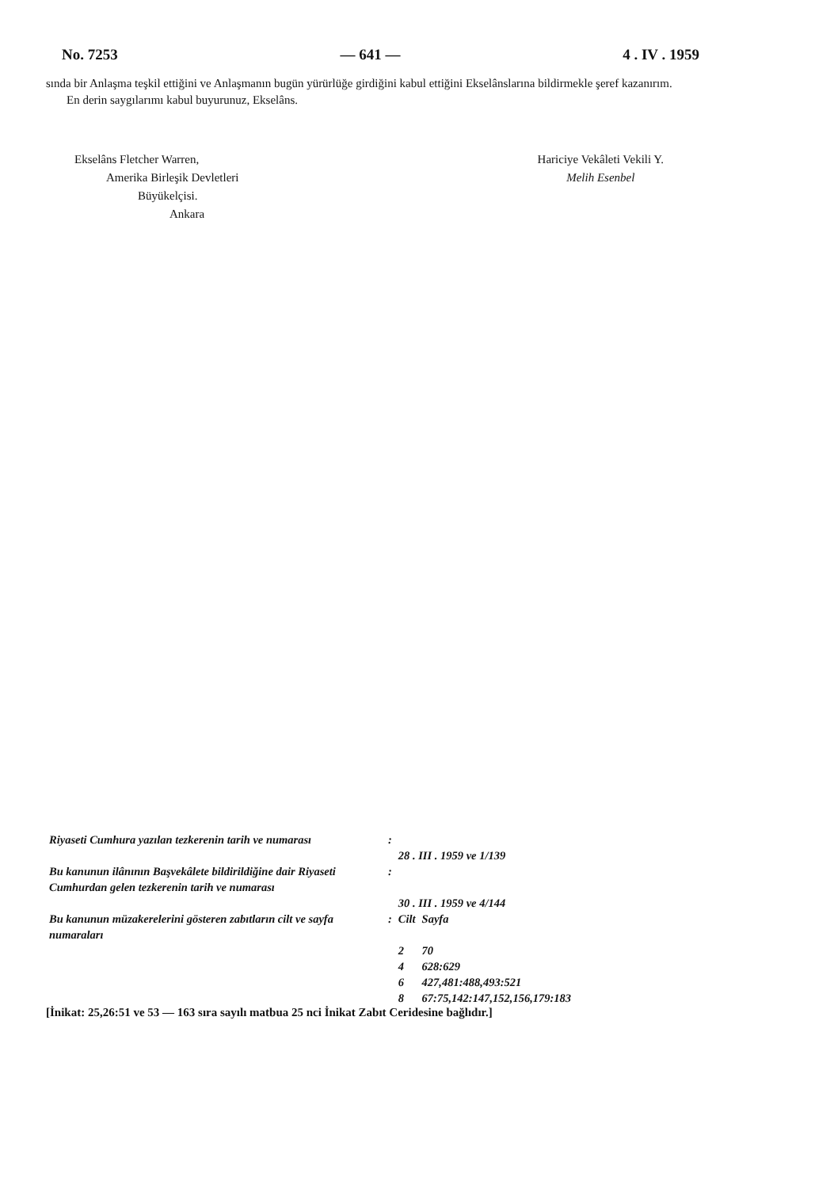No. 7253 — 641 — 4 . IV . 1959
sında bir Anlaşma teşkil ettiğini ve Anlaşmanın bugün yürürlüğe girdiğini kabul ettiğini Ekselânslarına bildirmekle şeref kazanırım.
En derin saygılarımı kabul buyurunuz, Ekselâns.
Ekselâns Fletcher Warren,
Amerika Birleşik Devletleri
Büyükelçisi.
Ankara
Hariciye Vekâleti Vekili Y.
Melih Esenbel
| Riyaseti Cumhura yazılan tezkerenin tarih ve numarası | : | 28 . III . 1959 ve 1/139 | |
| Bu kanunun ilânının Başvekâlete bildirildiğine dair Riyaseti Cumhurdan gelen tezkerenin tarih ve numarası | : | 30 . III . 1959 ve 4/144 | |
| Bu kanunun müzakerelerini gösteren zabıtların cilt ve sayfa numaraları | : | Cilt | Sayfa |
| | | 2 | 70 |
| | | 4 | 628:629 |
| | | 6 | 427,481:488,493:521 |
| | | 8 | 67:75,142:147,152,156,179:183 |
[İnikat: 25,26:51 ve 53 — 163 sıra sayılı matbua 25 nci İnikat Zabıt Ceridesine bağlıdır.]